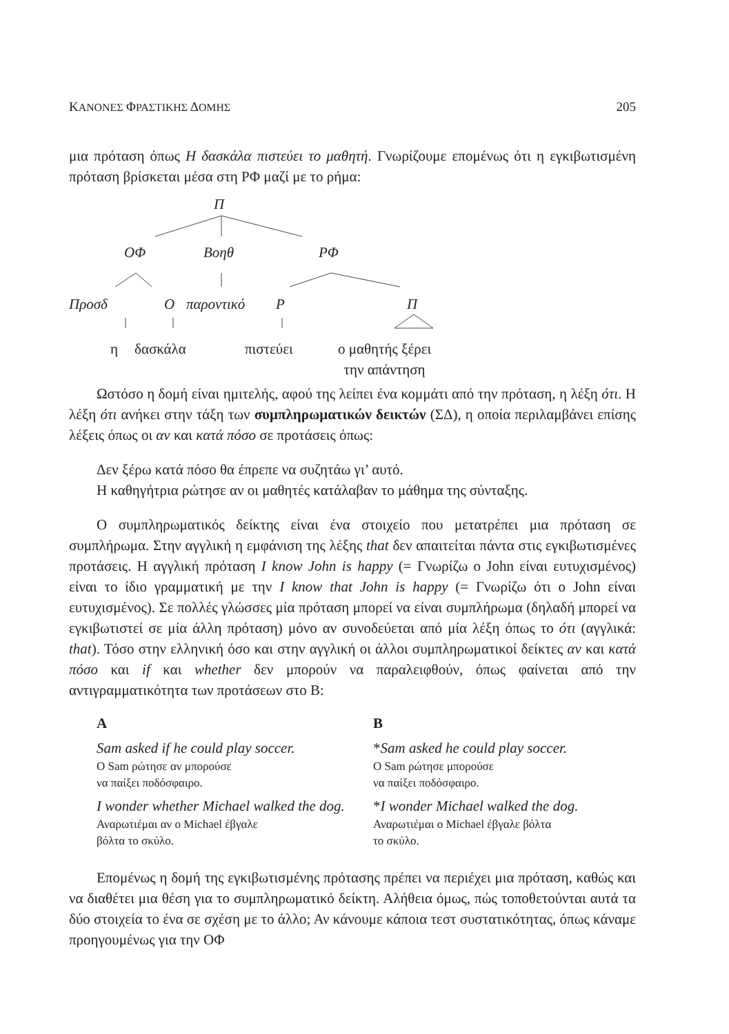ΚΑΝΟΝΕΣ ΦΡΑΣΤΙΚΗΣ ΔΟΜΗΣ 205
μια πρόταση όπως Η δασκάλα πιστεύει το μαθητή. Γνωρίζουμε επομένως ότι η εγκιβωτισμένη πρόταση βρίσκεται μέσα στη ΡΦ μαζί με το ρήμα:
Π
ΟΦ Βοηθ ΡΦ
Προσδ Ο παροντικό Ρ Π
η δασκάλα πιστεύει ο μαθητής ξέρει
την απάντηση
Ωστόσο η δομή είναι ημιτελής, αφού της λείπει ένα κομμάτι από την πρόταση, η λέξη ότι. Η λέξη ότι ανήκει στην τάξη των συμπληρωματικών δεικτών (ΣΔ), η οποία περιλαμβάνει επίσης λέξεις όπως οι αν και κατά πόσο σε προτάσεις όπως:
Δεν ξέρω κατά πόσο θα έπρεπε να συζητάω γι’ αυτό.
Η καθηγήτρια ρώτησε αν οι μαθητές κατάλαβαν το μάθημα της σύνταξης.
Ο συμπληρωματικός δείκτης είναι ένα στοιχείο που μετατρέπει μια πρόταση σε συμπλήρωμα. Στην αγγλική η εμφάνιση της λέξης that δεν απαιτείται πάντα στις εγκιβωτισμένες προτάσεις. Η αγγλική πρόταση I know John is happy (= Γνωρίζω ο John είναι ευτυχισμένος) είναι το ίδιο γραμματική με την I know that John is happy (= Γνωρίζω ότι ο John είναι ευτυχισμένος). Σε πολλές γλώσσες μία πρόταση μπορεί να είναι συμπλήρωμα (δηλαδή μπορεί να εγκιβωτιστεί σε μία άλλη πρόταση) μόνο αν συνοδεύεται από μία λέξη όπως το ότι (αγγλικά: that). Τόσο στην ελληνική όσο και στην αγγλική οι άλλοι συμπληρωματικοί δείκτες αν και κατά πόσο και if και whether δεν μπορούν να παραλειφθούν, όπως φαίνεται από την αντιγραμματικότητα των προτάσεων στο Β:
A
Sam asked if he could play soccer.
Ο Sam ρώτησε αν μπορούσε
να παίξει ποδόσφαιρο.
I wonder whether Michael walked the dog.
Αναρωτιέμαι αν ο Michael έβγαλε
βόλτα το σκύλο.
B
*Sam asked he could play soccer.
Ο Sam ρώτησε μπορούσε
να παίξει ποδόσφαιρο.
*I wonder Michael walked the dog.
Αναρωτιέμαι ο Michael έβγαλε βόλτα
το σκύλο.
Επομένως η δομή της εγκιβωτισμένης πρότασης πρέπει να περιέχει μια πρόταση, καθώς και να διαθέτει μια θέση για το συμπληρωματικό δείκτη. Αλήθεια όμως, πώς τοποθετούνται αυτά τα δύο στοιχεία το ένα σε σχέση με το άλλο; Αν κάνουμε κάποια τεστ συστατικότητας, όπως κάναμε προηγουμένως για την ΟΦ